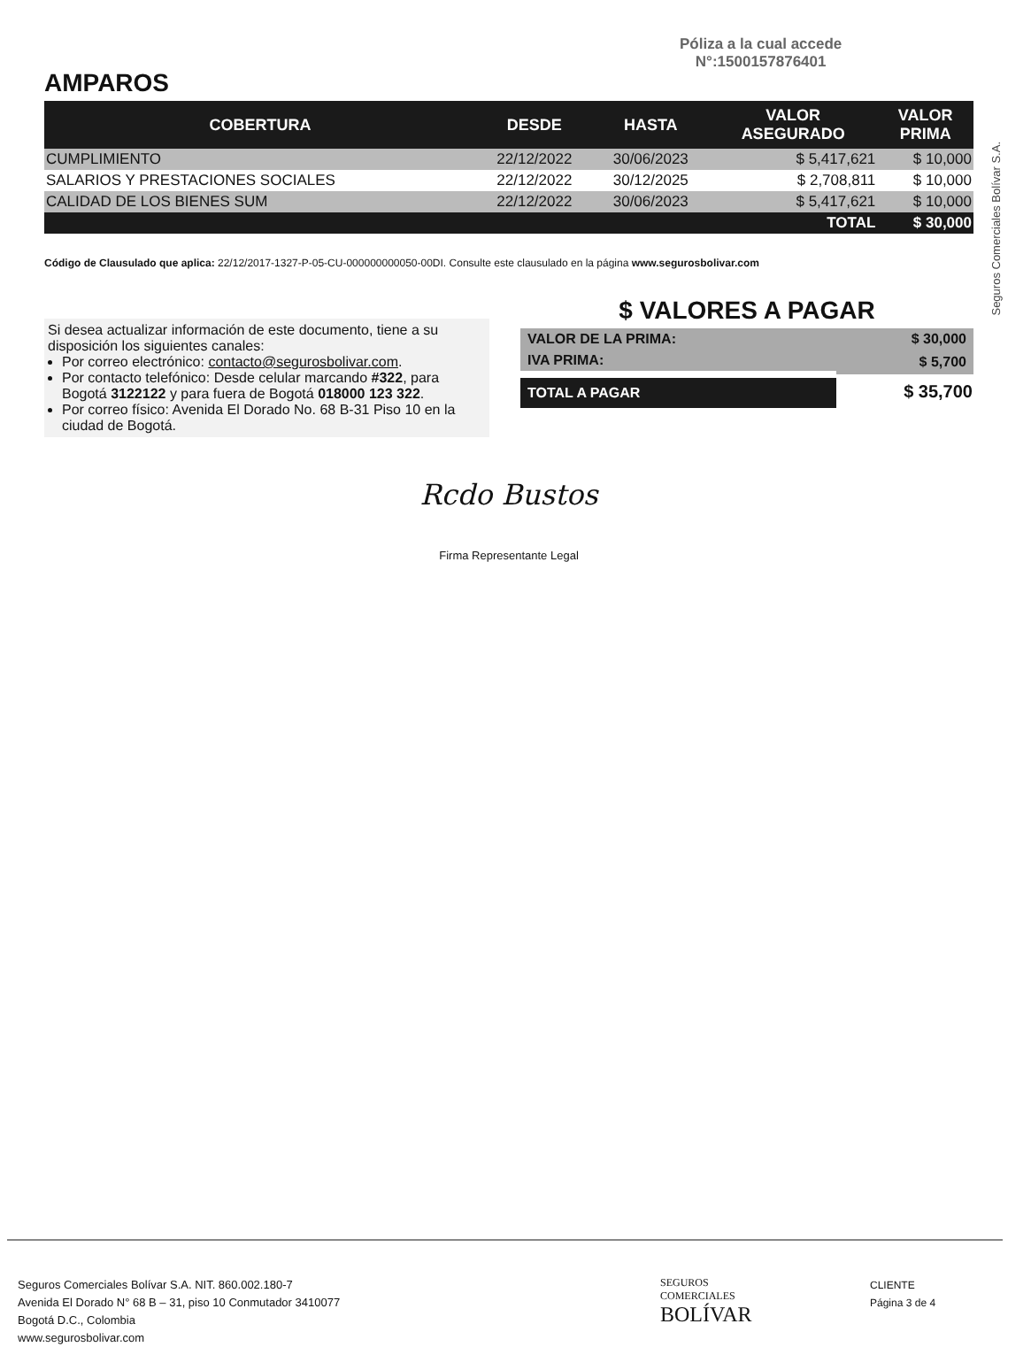Póliza a la cual accede
N°:1500157876401
AMPAROS
| COBERTURA | DESDE | HASTA | VALOR ASEGURADO | VALOR PRIMA |
| --- | --- | --- | --- | --- |
| CUMPLIMIENTO | 22/12/2022 | 30/06/2023 | $ 5,417,621 | $ 10,000 |
| SALARIOS Y PRESTACIONES SOCIALES | 22/12/2022 | 30/12/2025 | $ 2,708,811 | $ 10,000 |
| CALIDAD DE LOS BIENES SUM | 22/12/2022 | 30/06/2023 | $ 5,417,621 | $ 10,000 |
| | | | TOTAL | $ 30,000 |
Código de Clausulado que aplica: 22/12/2017-1327-P-05-CU-000000000050-00DI. Consulte este clausulado en la página www.segurosbolivar.com
Si desea actualizar información de este documento, tiene a su disposición los siguientes canales:
Por correo electrónico: contacto@segurosbolivar.com.
Por contacto telefónico: Desde celular marcando #322, para Bogotá 3122122 y para fuera de Bogotá 018000 123 322.
Por correo físico: Avenida El Dorado No. 68 B-31 Piso 10 en la ciudad de Bogotá.
$ VALORES A PAGAR
| VALOR DE LA PRIMA: | $ 30,000 |
| IVA PRIMA: | $ 5,700 |
| TOTAL A PAGAR | $ 35,700 |
Rcdo Bustos
Firma Representante Legal
Seguros Comerciales Bolívar S.A.
Seguros Comerciales Bolívar S.A. NIT. 860.002.180-7
Avenida El Dorado N° 68 B – 31, piso 10 Conmutador 3410077
Bogotá D.C., Colombia
www.segurosbolivar.com
SEGUROS
COMERCIALES
BOLÍVAR
CLIENTE
Página 3 de 4